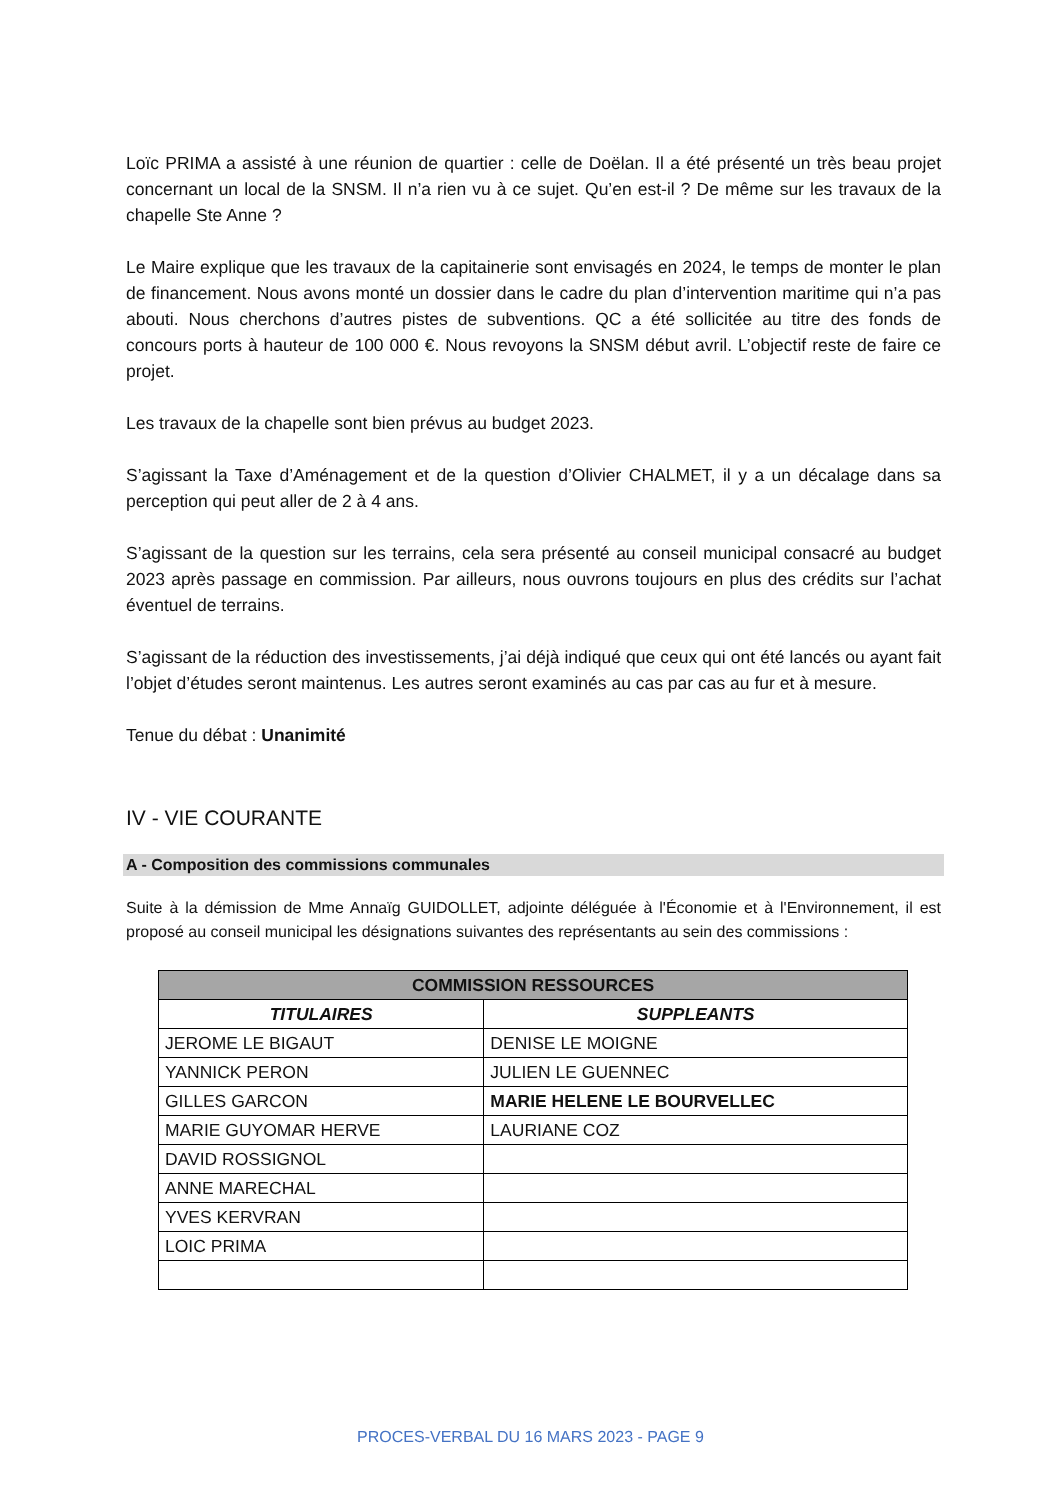Loïc PRIMA a assisté à une réunion de quartier : celle de Doëlan. Il a été présenté un très beau projet concernant un local de la SNSM. Il n’a rien vu à ce sujet. Qu’en est-il ? De même sur les travaux de la chapelle Ste Anne ?
Le Maire explique que les travaux de la capitainerie sont envisagés en 2024, le temps de monter le plan de financement. Nous avons monté un dossier dans le cadre du plan d’intervention maritime qui n’a pas abouti. Nous cherchons d’autres pistes de subventions. QC a été sollicitée au titre des fonds de concours ports à hauteur de 100 000 €. Nous revoyons la SNSM début avril. L’objectif reste de faire ce projet.
Les travaux de la chapelle sont bien prévus au budget 2023.
S’agissant la Taxe d’Aménagement et de la question d’Olivier CHALMET, il y a un décalage dans sa perception qui peut aller de 2 à 4 ans.
S’agissant de la question sur les terrains, cela sera présenté au conseil municipal consacré au budget 2023 après passage en commission. Par ailleurs, nous ouvrons toujours en plus des crédits sur l’achat éventuel de terrains.
S’agissant de la réduction des investissements, j’ai déjà indiqué que ceux qui ont été lancés ou ayant fait l’objet d’études seront maintenus. Les autres seront examinés au cas par cas au fur et à mesure.
Tenue du débat : Unanimité
IV - VIE COURANTE
A - Composition des commissions communales
Suite à la démission de Mme Annaïg GUIDOLLET, adjointe déléguée à l'Économie et à l'Environnement, il est proposé au conseil municipal les désignations suivantes des représentants au sein des commissions :
| COMMISSION RESSOURCES | |
| --- | --- |
| TITULAIRES | SUPPLEANTS |
| JEROME LE BIGAUT | DENISE LE MOIGNE |
| YANNICK PERON | JULIEN LE GUENNEC |
| GILLES GARCON | MARIE HELENE LE BOURVELLEC |
| MARIE GUYOMAR HERVE | LAURIANE COZ |
| DAVID ROSSIGNOL | |
| ANNE MARECHAL | |
| YVES KERVRAN | |
| LOIC PRIMA | |
PROCES-VERBAL DU 16 MARS 2023 - PAGE 9